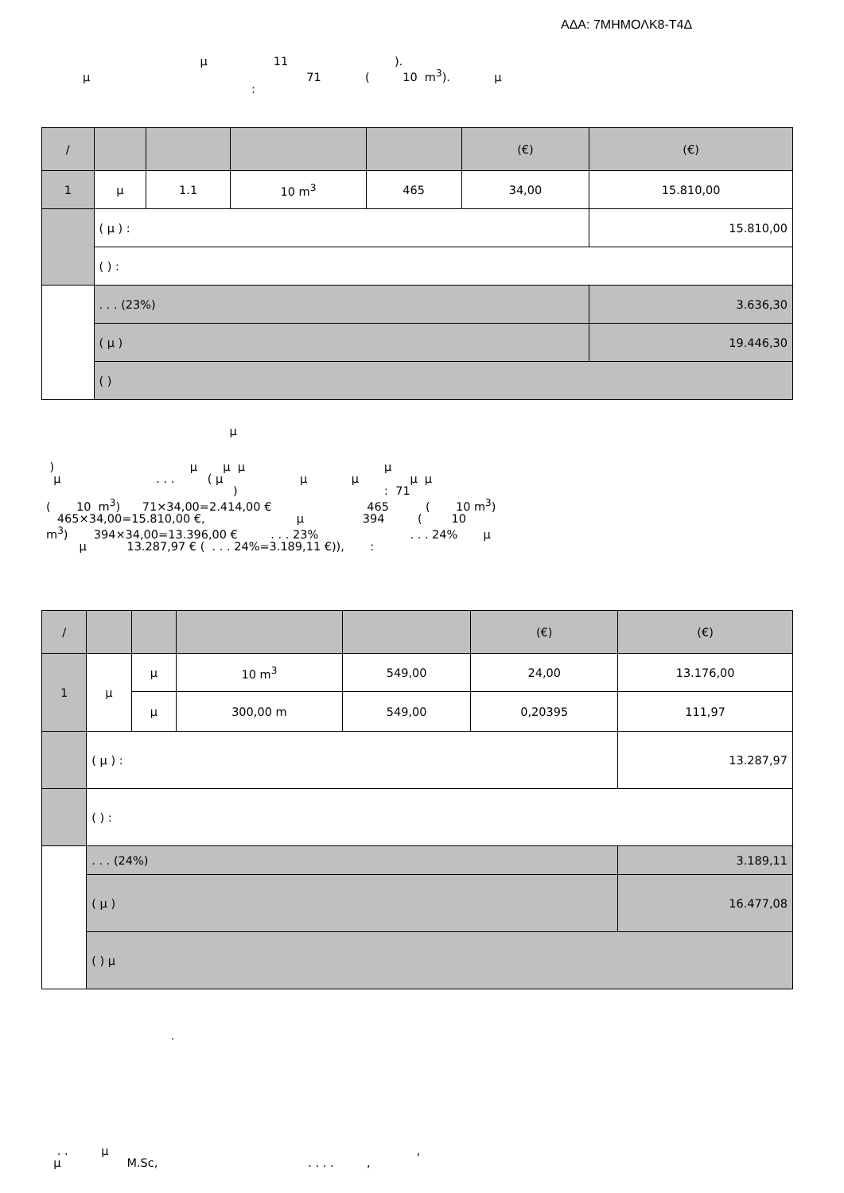ΑΔΑ: 7ΜΗΜΟΛΚ8-Τ4Δ
μ 11 ). μ 71 ( 10 m<sup>3</sup>). μ :
| / | | | | | (€) | (€) |
| --- | --- | --- | --- | --- | --- | --- |
| 1 | μ | 1.1 | 10 m<sup>3</sup> | 465 | 34,00 | 15.810,00 |
| | ( μ ) : | | | | | 15.810,00 |
| | ( ) : | | | | | |
| | . . . (23%) | | | | | 3.636,30 |
| | ( μ ) | | | | | 19.446,30 |
| | ( ) | | | | | |
μ
) μ μ μ μ μ . . . ( μ μ μ μ μ ) : 71 ( 10 m<sup>3</sup>) 71×34,00=2.414,00 € 465 ( 10 m<sup>3</sup>) 465×34,00=15.810,00 €, μ 394 ( 10 m<sup>3</sup>) 394×34,00=13.396,00 € . . . 23% . . . 24% μ μ 13.287,97 € ( . . . 24%=3.189,11 €)), :
| / | | | | | (€) | (€) |
| --- | --- | --- | --- | --- | --- | --- |
| 1 | μ | μ | 10 m<sup>3</sup> | 549,00 | 24,00 | 13.176,00 |
| | | μ | 300,00 m | 549,00 | 0,20395 | 111,97 |
| | ( μ ) : | | | | | 13.287,97 |
| | ( ) : | | | | | |
| | . . . (24%) | | | | | 3.189,11 |
| | ( μ ) | | | | | 16.477,08 |
| | ( ) μ | | | | | |
.
. . μ , μ M.Sc, . . . . ,